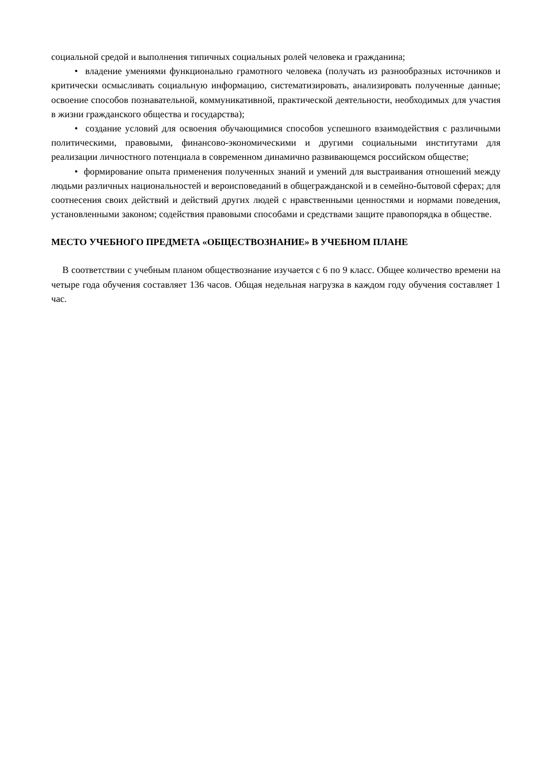социальной средой и выполнения типичных социальных ролей человека и гражданина;
• владение умениями функционально грамотного человека (получать из разнообразных источников и критически осмысливать социальную информацию, систематизировать, анализировать полученные данные; освоение способов познавательной, коммуникативной, практической деятельности, необходимых для участия в жизни гражданского общества и государства);
• создание условий для освоения обучающимися способов успешного взаимодействия с различными политическими, правовыми, финансово-экономическими и другими социальными институтами для реализации личностного потенциала в современном динамично развивающемся российском обществе;
• формирование опыта применения полученных знаний и умений для выстраивания отношений между людьми различных национальностей и вероисповеданий в общегражданской и в семейно-бытовой сферах; для соотнесения своих действий и действий других людей с нравственными ценностями и нормами поведения, установленными законом; содействия правовыми способами и средствами защите правопорядка в обществе.
МЕСТО УЧЕБНОГО ПРЕДМЕТА «ОБЩЕСТВОЗНАНИЕ» В УЧЕБНОМ ПЛАНЕ
В соответствии с учебным планом обществознание изучается с 6 по 9 класс. Общее количество времени на четыре года обучения составляет 136 часов. Общая недельная нагрузка в каждом году обучения составляет 1 час.